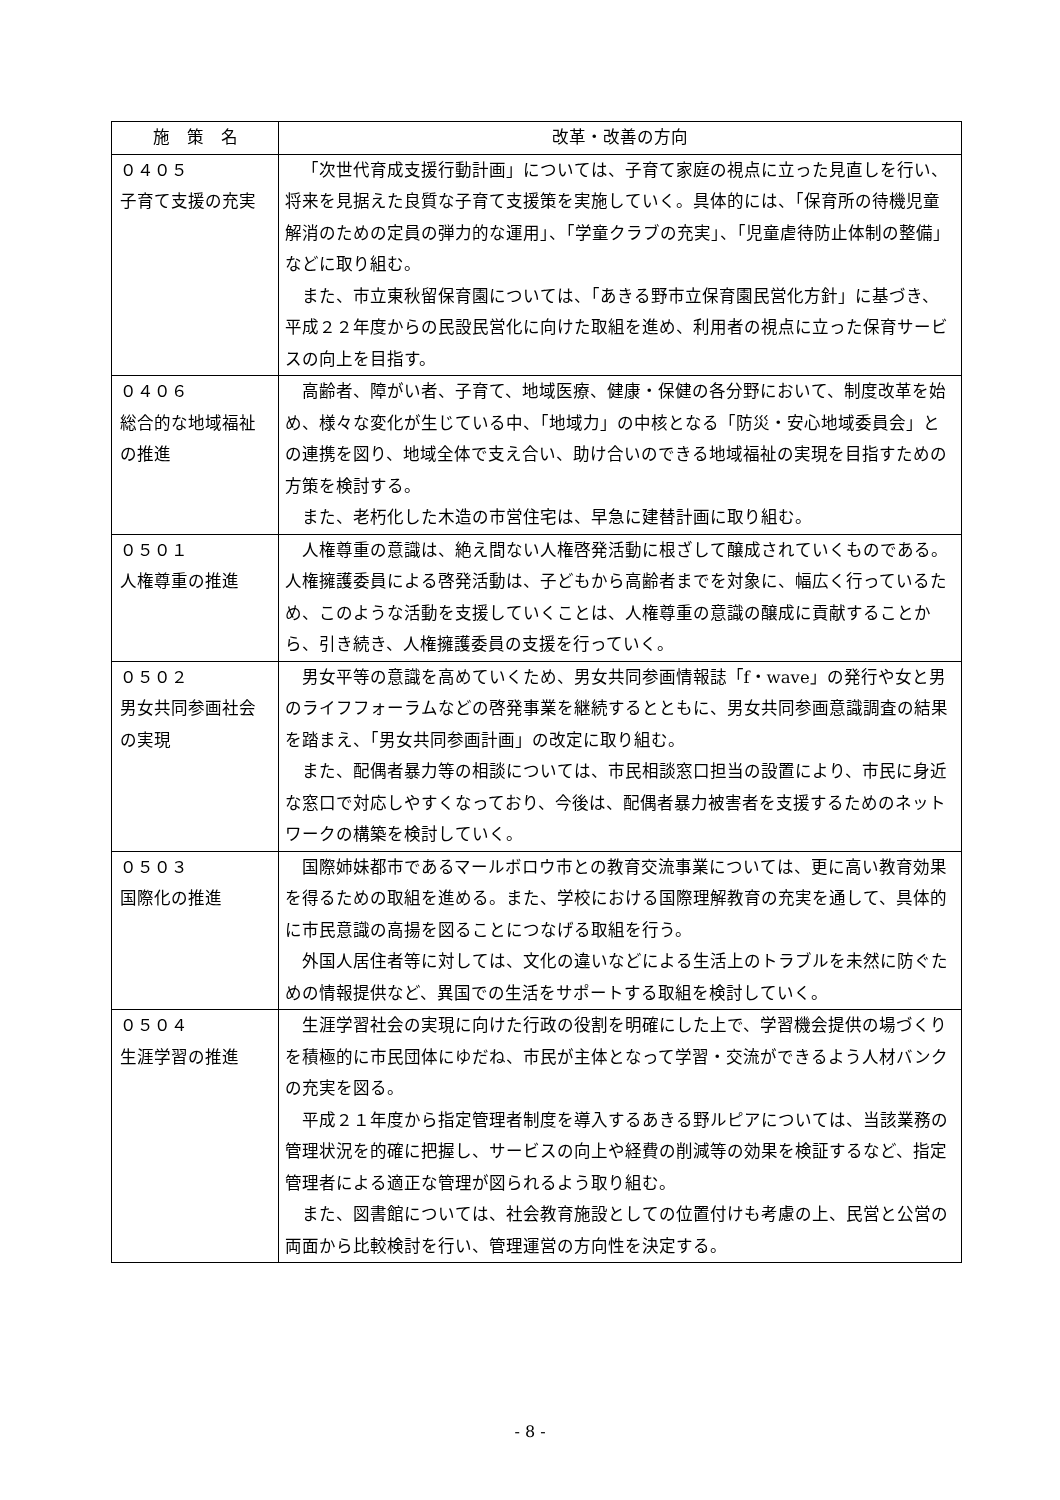| 施 策 名 | 改革・改善の方向 |
| --- | --- |
| ０４０５ 子育て支援の充実 | 「次世代育成支援行動計画」については、子育て家庭の視点に立った見直しを行い、将来を見据えた良質な子育て支援策を実施していく。具体的には、「保育所の待機児童解消のための定員の弾力的な運用」、「学童クラブの充実」、「児童虐待防止体制の整備」などに取り組む。 また、市立東秋留保育園については、「あきる野市立保育園民営化方針」に基づき、平成２２年度からの民設民営化に向けた取組を進め、利用者の視点に立った保育サービスの向上を目指す。 |
| ０４０６ 総合的な地域福祉の推進 | 高齢者、障がい者、子育て、地域医療、健康・保健の各分野において、制度改革を始め、様々な変化が生じている中、「地域力」の中核となる「防災・安心地域委員会」との連携を図り、地域全体で支え合い、助け合いのできる地域福祉の実現を目指すための方策を検討する。 また、老朽化した木造の市営住宅は、早急に建替計画に取り組む。 |
| ０５０１ 人権尊重の推進 | 人権尊重の意識は、絶え間ない人権啓発活動に根ざして醸成されていくものである。人権擁護委員による啓発活動は、子どもから高齢者までを対象に、幅広く行っているため、このような活動を支援していくことは、人権尊重の意識の醸成に貢献することから、引き続き、人権擁護委員の支援を行っていく。 |
| ０５０２ 男女共同参画社会の実現 | 男女平等の意識を高めていくため、男女共同参画情報誌「f・wave」の発行や女と男のライフフォーラムなどの啓発事業を継続するとともに、男女共同参画意識調査の結果を踏まえ、「男女共同参画計画」の改定に取り組む。 また、配偶者暴力等の相談については、市民相談窓口担当の設置により、市民に身近な窓口で対応しやすくなっており、今後は、配偶者暴力被害者を支援するためのネットワークの構築を検討していく。 |
| ０５０３ 国際化の推進 | 国際姉妹都市であるマールボロウ市との教育交流事業については、更に高い教育効果を得るための取組を進める。また、学校における国際理解教育の充実を通して、具体的に市民意識の高揚を図ることにつなげる取組を行う。 外国人居住者等に対しては、文化の違いなどによる生活上のトラブルを未然に防ぐための情報提供など、異国での生活をサポートする取組を検討していく。 |
| ０５０４ 生涯学習の推進 | 生涯学習社会の実現に向けた行政の役割を明確にした上で、学習機会提供の場づくりを積極的に市民団体にゆだね、市民が主体となって学習・交流ができるよう人材バンクの充実を図る。 平成２１年度から指定管理者制度を導入するあきる野ルピアについては、当該業務の管理状況を的確に把握し、サービスの向上や経費の削減等の効果を検証するなど、指定管理者による適正な管理が図られるよう取り組む。 また、図書館については、社会教育施設としての位置付けも考慮の上、民営と公営の両面から比較検討を行い、管理運営の方向性を決定する。 |
- 8 -